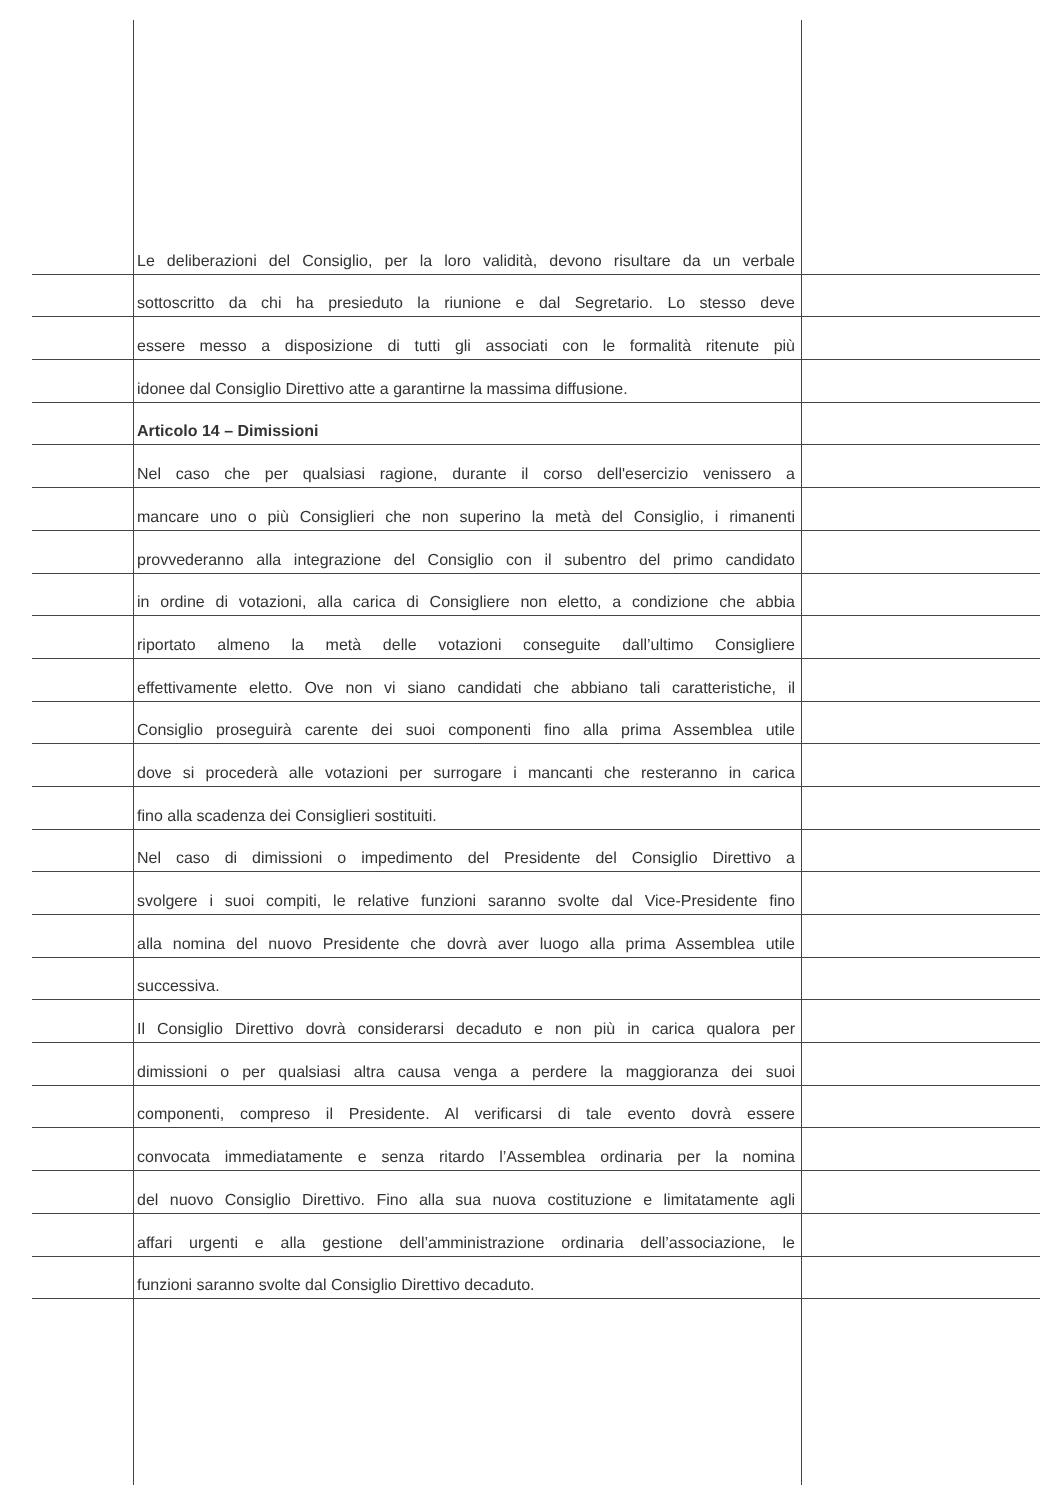Le deliberazioni del Consiglio, per la loro validità, devono risultare da un verbale
sottoscritto da chi ha presieduto la riunione e dal Segretario. Lo stesso deve
essere messo a disposizione di tutti gli associati con le formalità ritenute più
idonee dal Consiglio Direttivo atte a garantirne la massima diffusione.
Articolo 14 – Dimissioni
Nel caso che per qualsiasi ragione, durante il corso dell'esercizio venissero a
mancare uno o più Consiglieri che non superino la metà del Consiglio, i rimanenti
provvederanno alla integrazione del Consiglio con il subentro del primo candidato
in ordine di votazioni, alla carica di Consigliere non eletto, a condizione che abbia
riportato almeno la metà delle votazioni conseguite dall’ultimo Consigliere
effettivamente eletto. Ove non vi siano candidati che abbiano tali caratteristiche, il
Consiglio proseguirà carente dei suoi componenti fino alla prima Assemblea utile
dove si procederà alle votazioni per surrogare i mancanti che resteranno in carica
fino alla scadenza dei Consiglieri sostituiti.
Nel caso di dimissioni o impedimento del Presidente del Consiglio Direttivo a
svolgere i suoi compiti, le relative funzioni saranno svolte dal Vice-Presidente fino
alla nomina del nuovo Presidente che dovrà aver luogo alla prima Assemblea utile
successiva.
Il Consiglio Direttivo dovrà considerarsi decaduto e non più in carica qualora per
dimissioni o per qualsiasi altra causa venga a perdere la maggioranza dei suoi
componenti, compreso il Presidente. Al verificarsi di tale evento dovrà essere
convocata immediatamente e senza ritardo l’Assemblea ordinaria per la nomina
del nuovo Consiglio Direttivo. Fino alla sua nuova costituzione e limitatamente agli
affari urgenti e alla gestione dell’amministrazione ordinaria dell’associazione, le
funzioni saranno svolte dal Consiglio Direttivo decaduto.